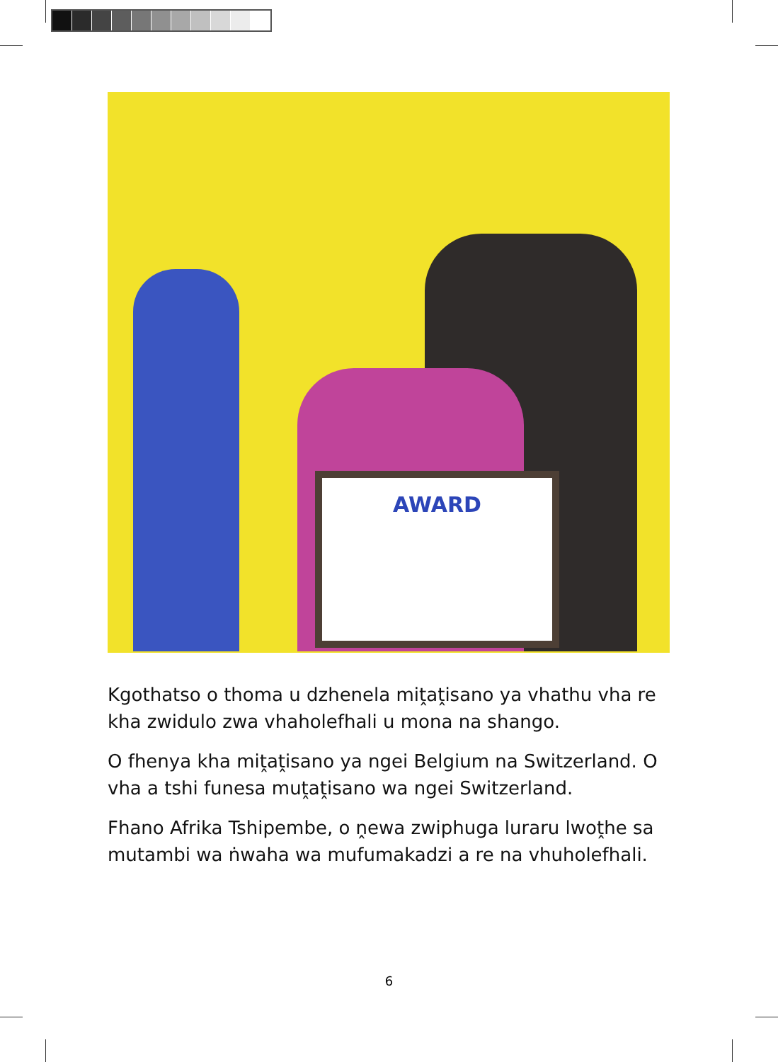AWARD
Kgothatso o thoma u dzhenela miṱaṱisano ya vhathu vha re kha zwidulo zwa vhaholefhali u mona na shango.
O fhenya kha miṱaṱisano ya ngei Belgium na Switzerland. O vha a tshi funesa muṱaṱisano wa ngei Switzerland.
Fhano Afrika Tshipembe, o ṋewa zwiphuga luraru lwoṱhe sa mutambi wa ṅwaha wa mufumakadzi a re na vhuholefhali.
6